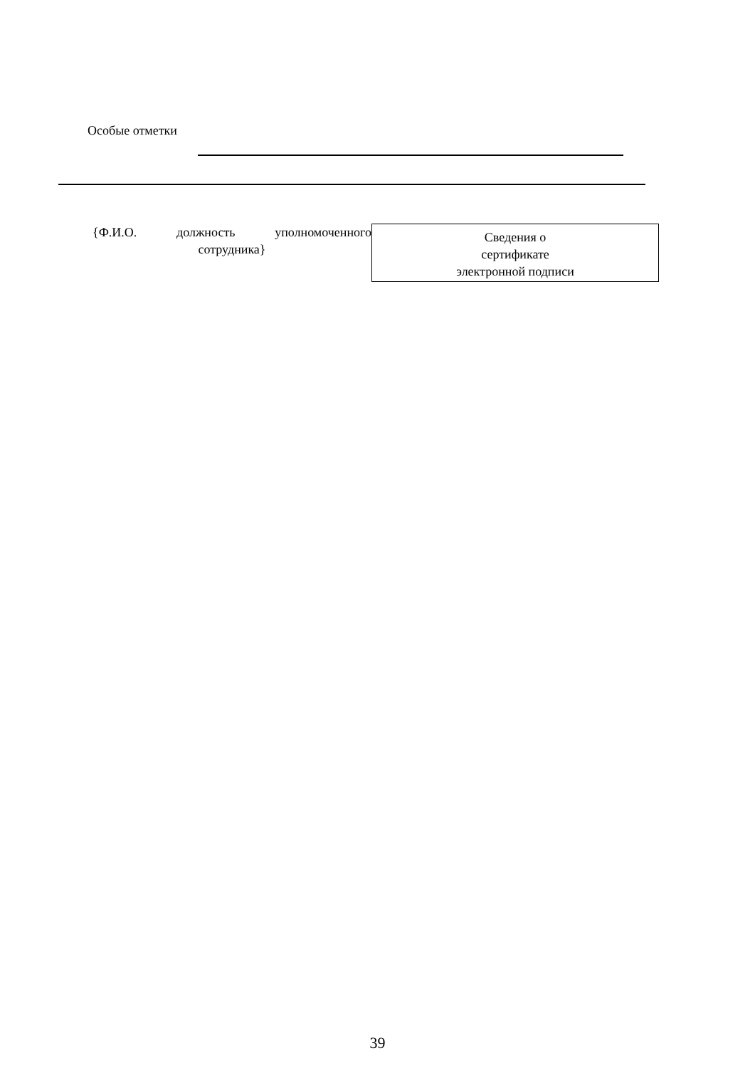Особые отметки
{Ф.И.О. должность уполномоченного
сотрудника}
Сведения о
сертификате
электронной подписи
39